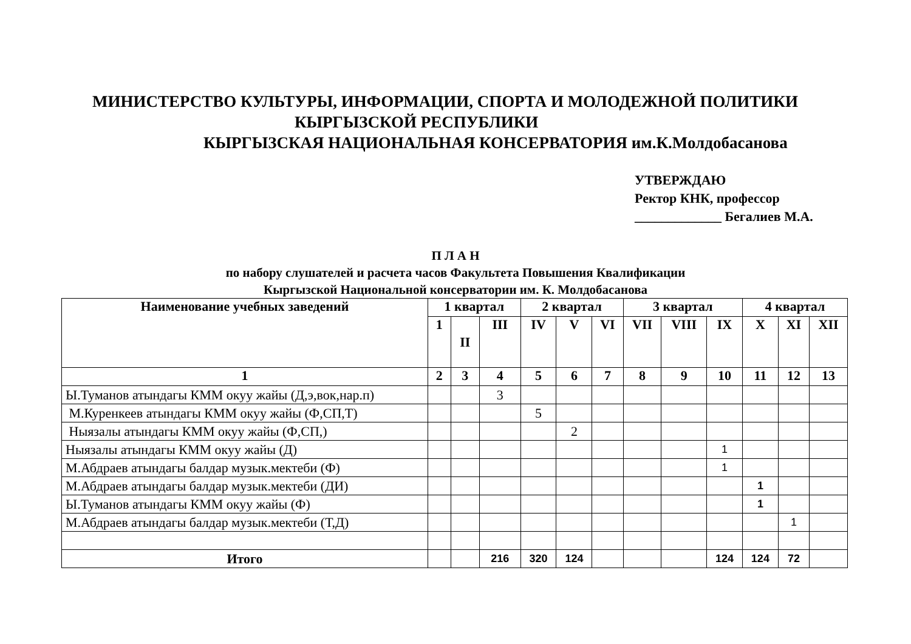МИНИСТЕРСТВО КУЛЬТУРЫ, ИНФОРМАЦИИ, СПОРТА И МОЛОДЕЖНОЙ ПОЛИТИКИ
КЫРГЫЗСКОЙ РЕСПУБЛИКИ
КЫРГЫЗСКАЯ НАЦИОНАЛЬНАЯ КОНСЕРВАТОРИЯ им.К.Молдобасанова
УТВЕРЖДАЮ
Ректор КНК, профессор
_____________ Бегалиев М.А.
П Л А Н
по набору слушателей и расчета часов Факультета Повышения Квалификации
Кыргызской Национальной консерватории им. К. Молдобасанова
| Наименование учебных заведений | 1 квартал | | | 2 квартал | | | 3 квартал | | | 4 квартал | | |
| --- | --- | --- | --- | --- | --- | --- | --- | --- | --- | --- | --- | --- |
| | 1 | II | III | IV | V | VI | VII | VIII | IX | X | XI | XII |
| 1 | 2 | 3 | 4 | 5 | 6 | 7 | 8 | 9 | 10 | 11 | 12 | 13 |
| Ы.Туманов атындагы КММ окуу жайы (Д,э,вок,нар.п) | | | 3 | | | | | | | | | |
| М.Куренкеев атындагы КММ окуу жайы (Ф,СП,Т) | | | | 5 | | | | | | | | |
| Ныязалы атындагы КММ окуу жайы (Ф,СП,) | | | | | 2 | | | | | | | |
| Ныязалы атындагы КММ окуу жайы (Д) | | | | | | | | | 1 | | | |
| М.Абдраев атындагы балдар музык.мектеби (Ф) | | | | | | | | | 1 | | | |
| М.Абдраев атындагы балдар музык.мектеби (ДИ) | | | | | | | | | | 1 | | |
| Ы.Туманов атындагы КММ окуу жайы (Ф) | | | | | | | | | | 1 | | |
| М.Абдраев атындагы балдар музык.мектеби (Т,Д) | | | | | | | | | | | 1 | |
| Итого | | | 216 | 320 | 124 | | | | 124 | 124 | 72 | |